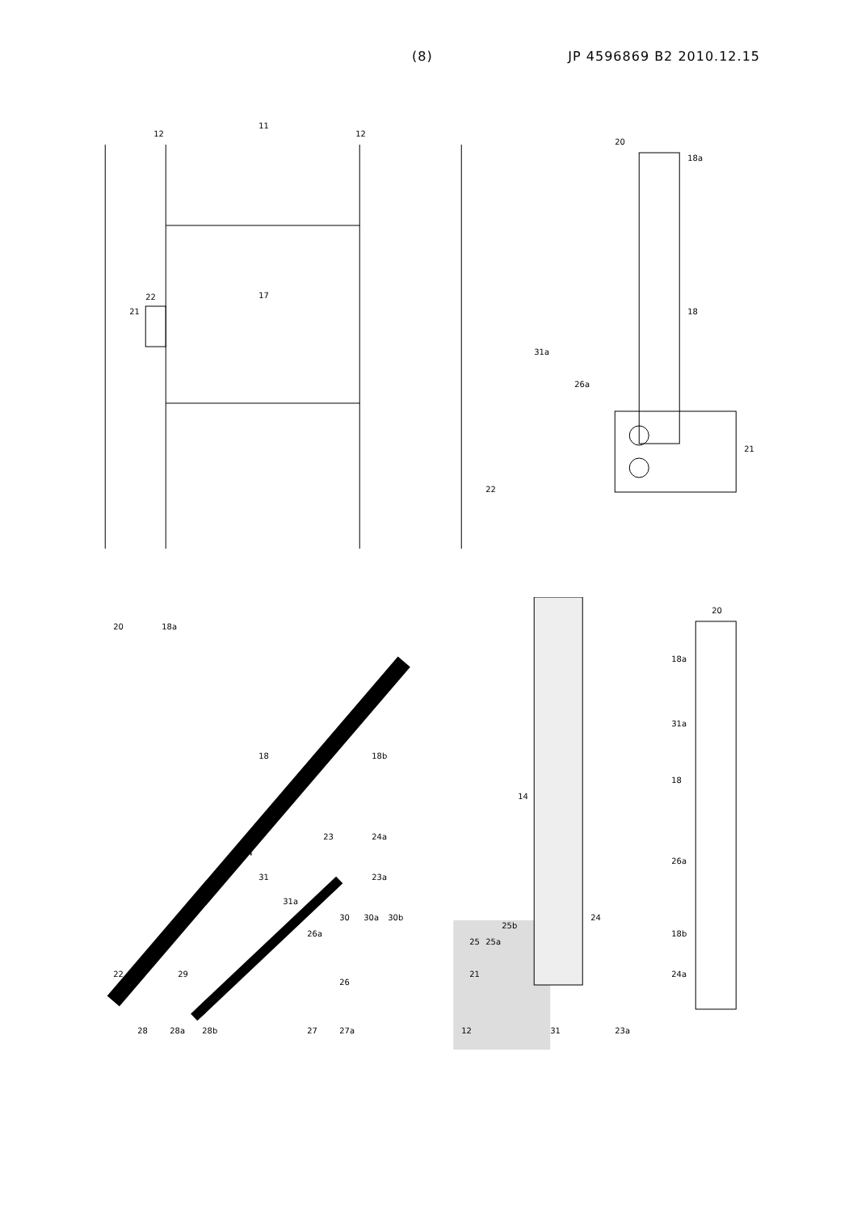(8) JP 4596869 B2 2010.12.15
11
12
12
21
22
17
20
18a
18
21
22
31a
26a
20
18a
18
24
31
31a
22
29
26
28
28a
28b
27
27a
23
30
30a
30b
24a
23a
18b
26a
20
18a
31a
18
26a
18b
24a
14
21
25
25a
25b
24
12
31
23a